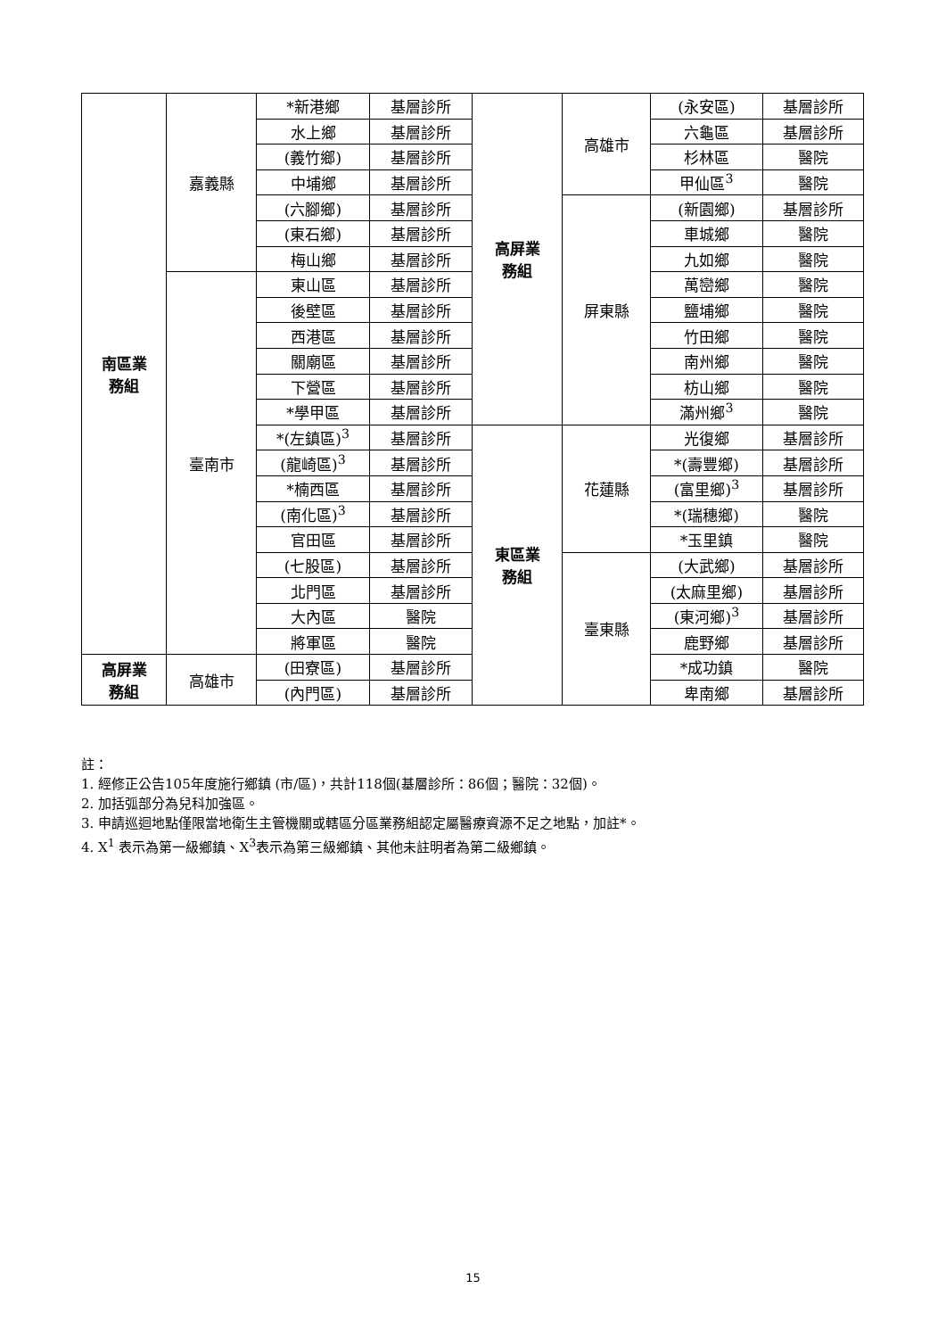| 南區業 務組 | 嘉義縣 | *新港鄉 | 基層診所 | 高屏業 務組 | 高雄市 | (永安區) | 基層診所 |
| | | 水上鄉 | 基層診所 | | | 六龜區 | 基層診所 |
| | | (義竹鄉) | 基層診所 | | | 杉林區 | 醫院 |
| | | 中埔鄉 | 基層診所 | | | 甲仙區<sup>3</sup> | 醫院 |
| | | (六腳鄉) | 基層診所 | | 屏東縣 | (新園鄉) | 基層診所 |
| | | (東石鄉) | 基層診所 | | | 車城鄉 | 醫院 |
| | | 梅山鄉 | 基層診所 | | | 九如鄉 | 醫院 |
| | 臺南市 | 東山區 | 基層診所 | | | 萬巒鄉 | 醫院 |
| | | 後壁區 | 基層診所 | | | 鹽埔鄉 | 醫院 |
| | | 西港區 | 基層診所 | | | 竹田鄉 | 醫院 |
| | | 關廟區 | 基層診所 | | | 南州鄉 | 醫院 |
| | | 下營區 | 基層診所 | | | 枋山鄉 | 醫院 |
| | | *學甲區 | 基層診所 | | | 滿州鄉<sup>3</sup> | 醫院 |
| | | *(左鎮區)<sup>3</sup> | 基層診所 | 東區業 務組 | 花蓮縣 | 光復鄉 | 基層診所 |
| | | (龍崎區)<sup>3</sup> | 基層診所 | | | *(壽豐鄉) | 基層診所 |
| | | *楠西區 | 基層診所 | | | (富里鄉)<sup>3</sup> | 基層診所 |
| | | (南化區)<sup>3</sup> | 基層診所 | | | *(瑞穗鄉) | 醫院 |
| | | 官田區 | 基層診所 | | | *玉里鎮 | 醫院 |
| | | (七股區) | 基層診所 | | 臺東縣 | (大武鄉) | 基層診所 |
| | | 北門區 | 基層診所 | | | (太麻里鄉) | 基層診所 |
| | | 大內區 | 醫院 | | | (東河鄉)<sup>3</sup> | 基層診所 |
| | | 將軍區 | 醫院 | | | 鹿野鄉 | 基層診所 |
| 高屏業 務組 | 高雄市 | (田寮區) | 基層診所 | | | *成功鎮 | 醫院 |
| | | (內門區) | 基層診所 | | | 卑南鄉 | 基層診所 |
註：
1. 經修正公告105年度施行鄉鎮 (市/區)，共計118個(基層診所：86個；醫院：32個)。
2. 加括弧部分為兒科加強區。
3. 申請巡迴地點僅限當地衛生主管機關或轄區分區業務組認定屬醫療資源不足之地點，加註*。
4. X<sup>1</sup> 表示為第一級鄉鎮、X<sup>3</sup>表示為第三級鄉鎮、其他未註明者為第二級鄉鎮。
15